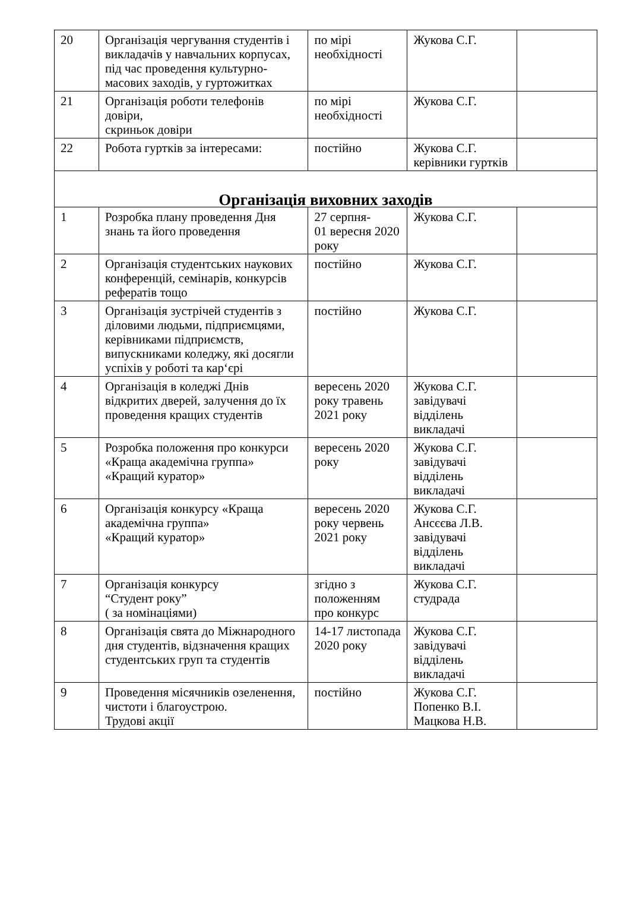| 20 | Організація чергування студентів і викладачів у навчальних корпусах, під час проведення культурно-масових заходів, у гуртожитках | по мірі необхідності | Жукова С.Г. | |
| 21 | Організація роботи телефонів довіри, скриньок довіри | по мірі необхідності | Жукова С.Г. | |
| 22 | Робота гуртків за інтересами: | постійно | Жукова С.Г. керівники гуртків | |
| Організація виховних заходів | | | | |
| 1 | Розробка плану проведення Дня знань та його проведення | 27 серпня- 01 вересня 2020 року | Жукова С.Г. | |
| 2 | Організація студентських наукових конференцій, семінарів, конкурсів рефератів тощо | постійно | Жукова С.Г. | |
| 3 | Організація зустрічей студентів з діловими людьми, підприємцями, керівниками підприємств, випускниками коледжу, які досягли успіхів у роботі та кар‘єрі | постійно | Жукова С.Г. | |
| 4 | Організація в коледжі Днів відкритих дверей, залучення до їх проведення кращих студентів | вересень 2020 року травень 2021 року | Жукова С.Г. завідувачі відділень викладачі | |
| 5 | Розробка положення про конкурси «Краща академічна группа» «Кращий куратор» | вересень 2020 року | Жукова С.Г. завідувачі відділень викладачі | |
| 6 | Організація конкурсу «Краща академічна группа» «Кращий куратор» | вересень 2020 року червень 2021 року | Жукова С.Г. Ансєєва Л.В. завідувачі відділень викладачі | |
| 7 | Організація конкурсу “Студент року” ( за номінаціями) | згідно з положенням про конкурс | Жукова С.Г. студрада | |
| 8 | Організація свята до Міжнародного дня студентів, відзначення кращих студентських груп та студентів | 14-17 листопада 2020 року | Жукова С.Г. завідувачі відділень викладачі | |
| 9 | Проведення місячників озеленення, чистоти і благоустрою. Трудові акції | постійно | Жукова С.Г. Попенко В.І. Мацкова Н.В. | |